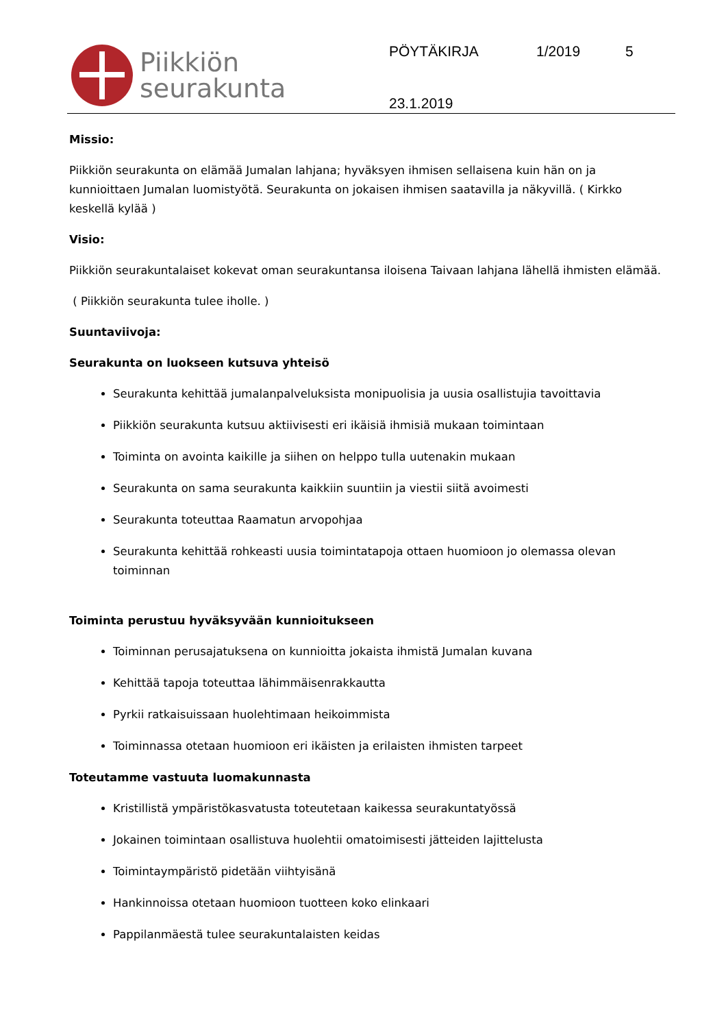Piikkiön
seurakunta
PÖYTÄKIRJA 1/2019 5
23.1.2019
Missio:
Piikkiön seurakunta on elämää Jumalan lahjana; hyväksyen ihmisen sellaisena kuin hän on ja kunnioittaen Jumalan luomistyötä. Seurakunta on jokaisen ihmisen saatavilla ja näkyvillä. ( Kirkko keskellä kylää )
Visio:
Piikkiön seurakuntalaiset kokevat oman seurakuntansa iloisena Taivaan lahjana lähellä ihmisten elämää.
( Piikkiön seurakunta tulee iholle. )
Suuntaviivoja:
Seurakunta on luokseen kutsuva yhteisö
Seurakunta kehittää jumalanpalveluksista monipuolisia ja uusia osallistujia tavoittavia
Piikkiön seurakunta kutsuu aktiivisesti eri ikäisiä ihmisiä mukaan toimintaan
Toiminta on avointa kaikille ja siihen on helppo tulla uutenakin mukaan
Seurakunta on sama seurakunta kaikkiin suuntiin ja viestii siitä avoimesti
Seurakunta toteuttaa Raamatun arvopohjaa
Seurakunta kehittää rohkeasti uusia toimintatapoja ottaen huomioon jo olemassa olevan toiminnan
Toiminta perustuu hyväksyvään kunnioitukseen
Toiminnan perusajatuksena on kunnioitta jokaista ihmistä Jumalan kuvana
Kehittää tapoja toteuttaa lähimmäisenrakkautta
Pyrkii ratkaisuissaan huolehtimaan heikoimmista
Toiminnassa otetaan huomioon eri ikäisten ja erilaisten ihmisten tarpeet
Toteutamme vastuuta luomakunnasta
Kristillistä ympäristökasvatusta toteutetaan kaikessa seurakuntatyössä
Jokainen toimintaan osallistuva huolehtii omatoimisesti jätteiden lajittelusta
Toimintaympäristö pidetään viihtyisänä
Hankinnoissa otetaan huomioon tuotteen koko elinkaari
Pappilanmäestä tulee seurakuntalaisten keidas